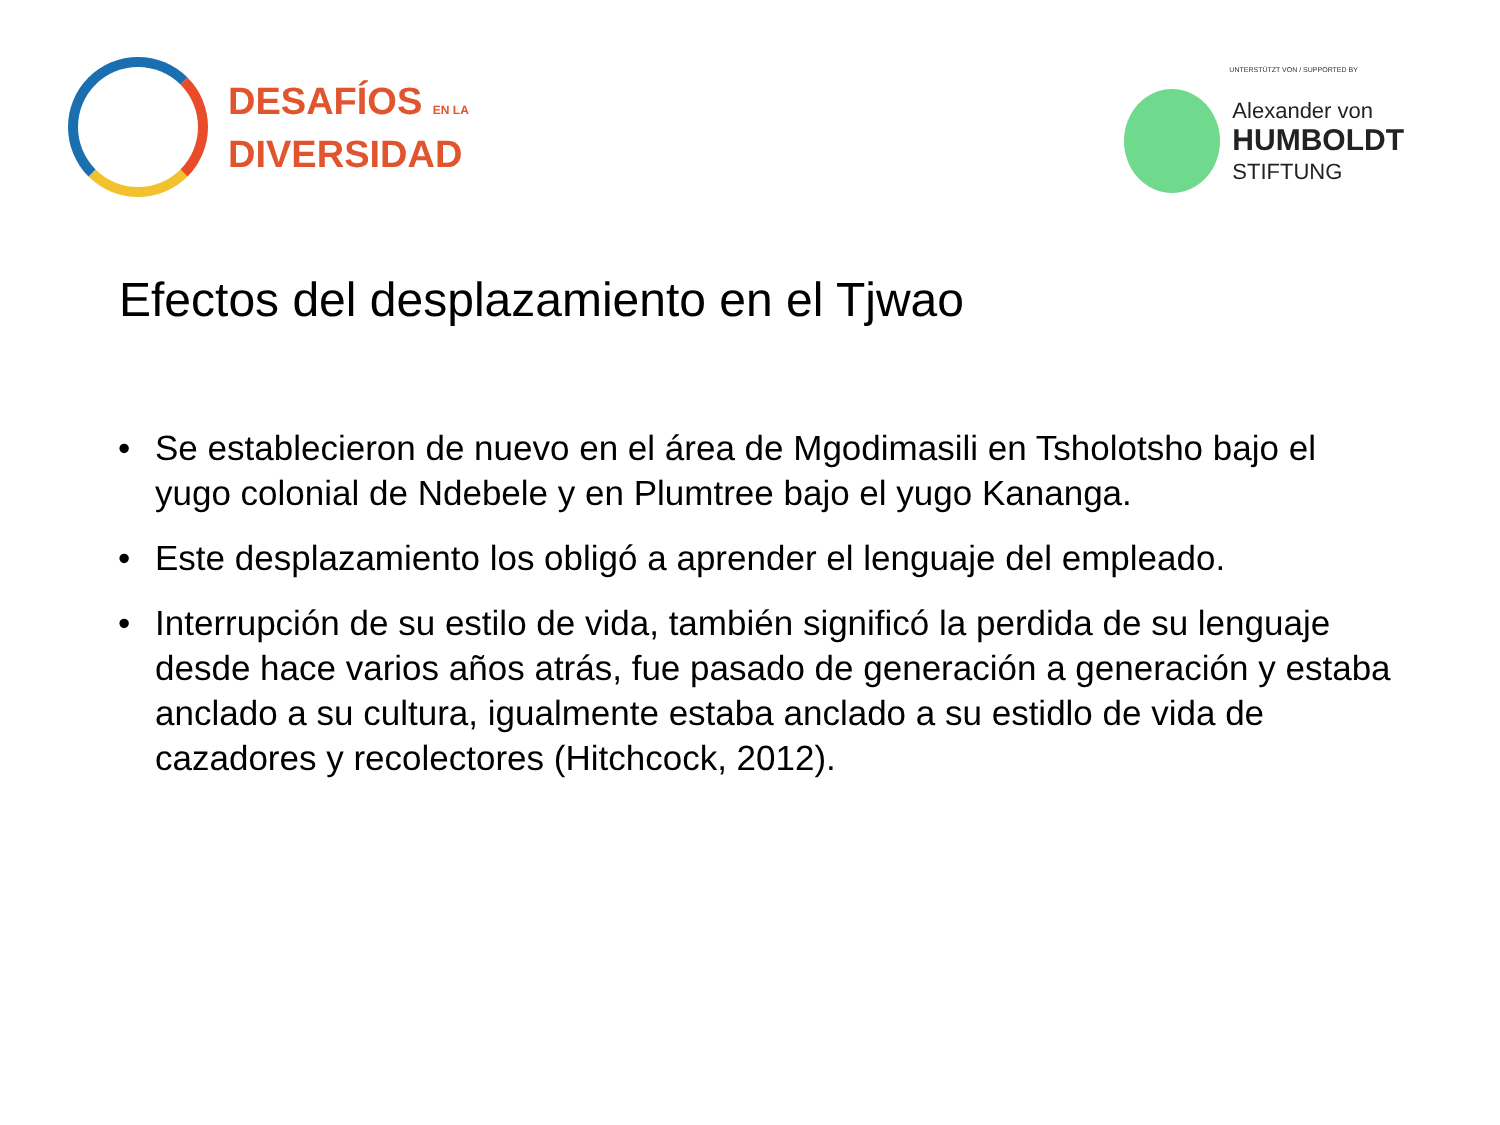DESAFÍOS EN LA
DIVERSIDAD
UNTERSTÜTZT VON / SUPPORTED BY
Alexander von
HUMBOLDT
STIFTUNG
Efectos del desplazamiento en el Tjwao
• Se establecieron de nuevo en el área de Mgodimasili en Tsholotsho bajo el yugo colonial de Ndebele y en Plumtree bajo el yugo Kananga.
• Este desplazamiento los obligó a aprender el lenguaje del empleado.
• Interrupción de su estilo de vida, también significó la perdida de su lenguaje desde hace varios años atrás, fue pasado de generación a generación y estaba anclado a su cultura, igualmente estaba anclado a su estidlo de vida de cazadores y recolectores (Hitchcock, 2012).